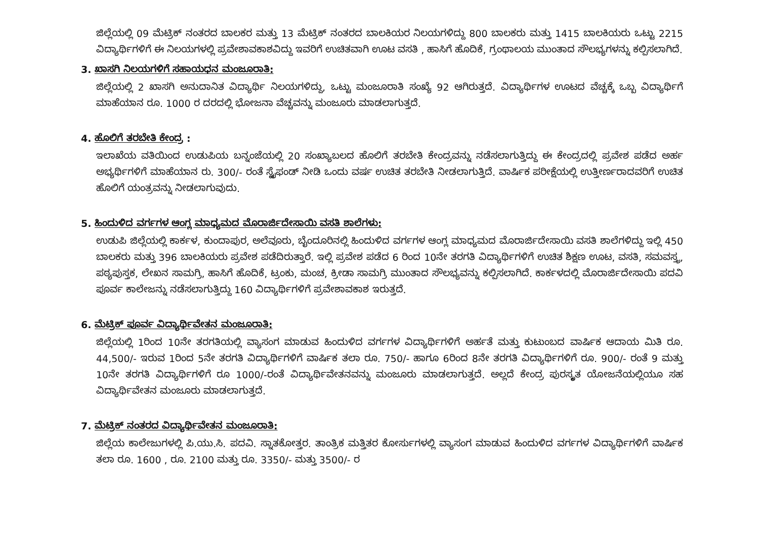ಜಿಲ್ಲೆಯಲ್ಲಿ 09 ಮೆಟ್ರಿಕ್ ನಂತರದ ಬಾಲಕರ ಮತ್ತು 13 ಮೆಟ್ರಿಕ್ ನಂತರದ ಬಾಲಕಿಯರ ನಿಲಯಗಳಿದ್ದು 800 ಬಾಲಕರು ಮತ್ತು 1415 ಬಾಲಕಿಯರು ಒಟ್ಟು 2215 ವಿದ್ಯಾರ್ಥಿಗಳಿಗೆ ಈ ನಿಲಯಗಳಲ್ಲಿ ಪ್ರವೇಶಾವಕಾಶವಿದ್ದು ಇವರಿಗೆ ಉಚಿತವಾಗಿ ಊಟ ವಸತಿ , ಹಾಸಿಗೆ ಹೊದಿಕೆ, ಗ್ರಂಥಾಲಯ ಮುಂತಾದ ಸೌಲಭ್ಯಗಳನ್ನು ಕಲ್ಪಿಸಲಾಗಿದೆ.
3. ಖಾಸಗಿ ನಿಲಯಗಳಿಗೆ ಸಹಾಯಧನ ಮಂಜೂರಾತಿ:
ಜಿಲ್ಲೆಯಲ್ಲಿ 2 ಖಾಸಗಿ ಅನುದಾನಿತ ವಿದ್ಯಾರ್ಥಿ ನಿಲಯಗಳಿದ್ದು, ಒಟ್ಟು ಮಂಜೂರಾತಿ ಸಂಖ್ಯೆ 92 ಆಗಿರುತ್ತದೆ. ವಿದ್ಯಾರ್ಥಿಗಳ ಊಟದ ವೆಚ್ಚಕ್ಕೆ ಒಬ್ಬ ವಿದ್ಯಾರ್ಥಿಗೆ ಮಾಹೆಯಾನ ರೂ. 1000 ರ ದರದಲ್ಲಿ ಭೋಜನಾ ವೆಚ್ಚವನ್ನು ಮಂಜೂರು ಮಾಡಲಾಗುತ್ತದೆ.
4. ಹೊಲಿಗೆ ತರಬೇತಿ ಕೇಂದ್ರ :
ಇಲಾಖೆಯ ವತಿಯಿಂದ ಉಡುಪಿಯ ಬನ್ನಂಜೆಯಲ್ಲಿ 20 ಸಂಖ್ಯಾಬಲದ ಹೊಲಿಗೆ ತರಬೇತಿ ಕೇಂದ್ರವನ್ನು ನಡೆಸಲಾಗುತ್ತಿದ್ದು ಈ ಕೇಂದ್ರದಲ್ಲಿ ಪ್ರವೇಶ ಪಡೆದ ಅರ್ಹ ಅಭ್ಯರ್ಥಿಗಳಿಗೆ ಮಾಹೆಯಾನ ರು. 300/- ರಂತೆ ಸ್ಟೈಫಂಡ್ ನೀಡಿ ಒಂದು ವರ್ಷ ಉಚಿತ ತರಬೇತಿ ನೀಡಲಾಗುತ್ತಿದೆ. ವಾರ್ಷಿಕ ಪರೀಕ್ಷೆಯಲ್ಲಿ ಉತ್ತೀರ್ಣರಾದವರಿಗೆ ಉಚಿತ ಹೊಲಿಗೆ ಯಂತ್ರವನ್ನು ನೀಡಲಾಗುವುದು.
5. ಹಿಂದುಳಿದ ವರ್ಗಗಳ ಆಂಗ್ಲ ಮಾಧ್ಯಮದ ಮೊರಾರ್ಜಿದೇಸಾಯಿ ವಸತಿ ಶಾಲೆಗಳು:
ಉಡುಪಿ ಜಿಲ್ಲೆಯಲ್ಲಿ ಕಾರ್ಕಳ, ಕುಂದಾಪುರ, ಅಲೆವೂರು, ಬೈಂದೂರಿನಲ್ಲಿ ಹಿಂದುಳಿದ ವರ್ಗಗಳ ಆಂಗ್ಲ ಮಾಧ್ಯಮದ ಮೊರಾರ್ಜಿದೇಸಾಯಿ ವಸತಿ ಶಾಲೆಗಳಿದ್ದು ಇಲ್ಲಿ 450 ಬಾಲಕರು ಮತ್ತು 396 ಬಾಲಕಿಯರು ಪ್ರವೇಶ ಪಡೆದಿರುತ್ತಾರೆ. ಇಲ್ಲಿ ಪ್ರವೇಶ ಪಡೆದ 6 ರಿಂದ 10ನೇ ತರಗತಿ ವಿದ್ಯಾರ್ಥಿಗಳಿಗೆ ಉಚಿತ ಶಿಕ್ಷಣ ಊಟ, ವಸತಿ, ಸಮವಸ್ತ್ರ, ಪಠ್ಯಪುಸ್ತಕ, ಲೇಖನ ಸಾಮಗ್ರಿ, ಹಾಸಿಗೆ ಹೊದಿಕೆ, ಟ್ರಂಕು, ಮಂಚ, ಕ್ರೀಡಾ ಸಾಮಗ್ರಿ ಮುಂತಾದ ಸೌಲಭ್ಯವನ್ನು ಕಲ್ಪಿಸಲಾಗಿದೆ. ಕಾರ್ಕಳದಲ್ಲಿ ಮೊರಾರ್ಜಿದೇಸಾಯಿ ಪದವಿ ಪೂರ್ವ ಕಾಲೇಜನ್ನು ನಡೆಸಲಾಗುತ್ತಿದ್ದು 160 ವಿದ್ಯಾರ್ಥಿಗಳಿಗೆ ಪ್ರವೇಶಾವಕಾಶ ಇರುತ್ತದೆ.
6. ಮೆಟ್ರಿಕ್ ಪೂರ್ವ ವಿದ್ಯಾರ್ಥಿವೇತನ ಮಂಜೂರಾತಿ:
ಜಿಲ್ಲೆಯಲ್ಲಿ 1ರಿಂದ 10ನೇ ತರಗತಿಯಲ್ಲಿ ವ್ಯಾಸಂಗ ಮಾಡುವ ಹಿಂದುಳಿದ ವರ್ಗಗಳ ವಿದ್ಯಾರ್ಥಿಗಳಿಗೆ ಅರ್ಹತೆ ಮತ್ತು ಕುಟುಂಬದ ವಾರ್ಷಿಕ ಆದಾಯ ಮಿತಿ ರೂ. 44,500/- ಇರುವ 1ರಿಂದ 5ನೇ ತರಗತಿ ವಿದ್ಯಾರ್ಥಿಗಳಿಗೆ ವಾರ್ಷಿಕ ತಲಾ ರೂ. 750/- ಹಾಗೂ 6ರಿಂದ 8ನೇ ತರಗತಿ ವಿದ್ಯಾರ್ಥಿಗಳಿಗೆ ರೂ. 900/- ರಂತೆ 9 ಮತ್ತು 10ನೇ ತರಗತಿ ವಿದ್ಯಾರ್ಥಿಗಳಿಗೆ ರೂ 1000/-ರಂತೆ ವಿದ್ಯಾರ್ಥಿವೇತನವನ್ನು ಮಂಜೂರು ಮಾಡಲಾಗುತ್ತದೆ. ಅಲ್ಲದೆ ಕೇಂದ್ರ ಪುರಸ್ಕೃತ ಯೋಜನೆಯಲ್ಲಿಯೂ ಸಹ ವಿದ್ಯಾರ್ಥಿವೇತನ ಮಂಜೂರು ಮಾಡಲಾಗುತ್ತದೆ.
7. ಮೆಟ್ರಿಕ್ ನಂತರದ ವಿದ್ಯಾರ್ಥಿವೇತನ ಮಂಜೂರಾತಿ:
ಜಿಲ್ಲೆಯ ಕಾಲೇಜುಗಳಲ್ಲಿ ಪಿ.ಯು.ಸಿ. ಪದವಿ. ಸ್ನಾತಕೋತ್ತರ. ತಾಂತ್ರಿಕ ಮತ್ತಿತರ ಕೋರ್ಸುಗಳಲ್ಲಿ ವ್ಯಾಸಂಗ ಮಾಡುವ ಹಿಂದುಳಿದ ವರ್ಗಗಳ ವಿದ್ಯಾರ್ಥಿಗಳಿಗೆ ವಾರ್ಷಿಕ ತಲಾ ರೂ. 1600 , ರೂ. 2100 ಮತ್ತು ರೂ. 3350/- ಮತ್ತು 3500/- ರ